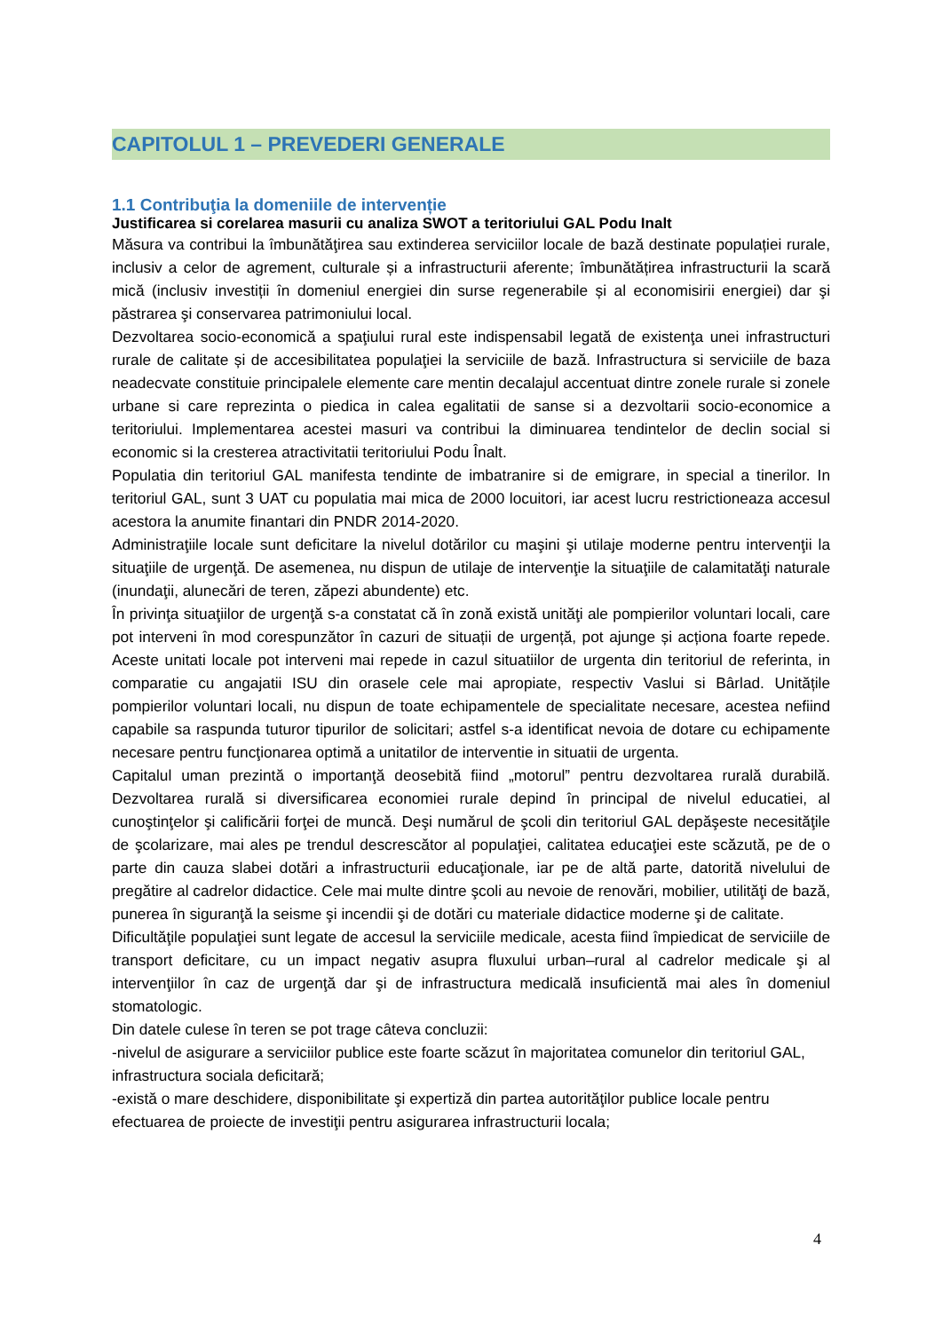CAPITOLUL 1 – PREVEDERI GENERALE
1.1 Contribuţia la domeniile de intervenție
Justificarea si corelarea masurii cu analiza SWOT a teritoriului GAL Podu Inalt
Măsura va contribui la îmbunătăţirea sau extinderea serviciilor locale de bază destinate populației rurale, inclusiv a celor de agrement, culturale și a infrastructurii aferente; îmbunătățirea infrastructurii la scară mică (inclusiv investiții în domeniul energiei din surse regenerabile și al economisirii energiei) dar şi păstrarea şi conservarea patrimoniului local.
Dezvoltarea socio-economică a spaţiului rural este indispensabil legată de existenţa unei infrastructuri rurale de calitate și de accesibilitatea populaţiei la serviciile de bază. Infrastructura si serviciile de baza neadecvate constituie principalele elemente care mentin decalajul accentuat dintre zonele rurale si zonele urbane si care reprezinta o piedica in calea egalitatii de sanse si a dezvoltarii socio-economice a teritoriului. Implementarea acestei masuri va contribui la diminuarea tendintelor de declin social si economic si la cresterea atractivitatii teritoriului Podu Înalt.
Populatia din teritoriul GAL manifesta tendinte de imbatranire si de emigrare, in special a tinerilor. In teritoriul GAL, sunt 3 UAT cu populatia mai mica de 2000 locuitori, iar acest lucru restrictioneaza accesul acestora la anumite finantari din PNDR 2014-2020.
Administraţiile locale sunt deficitare la nivelul dotărilor cu maşini şi utilaje moderne pentru intervenţii la situaţiile de urgenţă. De asemenea, nu dispun de utilaje de intervenţie la situaţiile de calamitatăţi naturale (inundaţii, alunecări de teren, zăpezi abundente) etc.
În privinţa situaţiilor de urgenţă s-a constatat că în zonă există unităţi ale pompierilor voluntari locali, care pot interveni în mod corespunzător în cazuri de situații de urgență, pot ajunge și acționa foarte repede. Aceste unitati locale pot interveni mai repede in cazul situatiilor de urgenta din teritoriul de referinta, in comparatie cu angajatii ISU din orasele cele mai apropiate, respectiv Vaslui si Bârlad. Unitățile pompierilor voluntari locali, nu dispun de toate echipamentele de specialitate necesare, acestea nefiind capabile sa raspunda tuturor tipurilor de solicitari; astfel s-a identificat nevoia de dotare cu echipamente necesare pentru funcţionarea optimă a unitatilor de interventie in situatii de urgenta.
Capitalul uman prezintă o importanţă deosebită fiind „motorul” pentru dezvoltarea rurală durabilă. Dezvoltarea rurală si diversificarea economiei rurale depind în principal de nivelul educatiei, al cunoştinţelor şi calificării forţei de muncă. Deşi numărul de şcoli din teritoriul GAL depăşeste necesităţile de şcolarizare, mai ales pe trendul descrescător al populaţiei, calitatea educaţiei este scăzută, pe de o parte din cauza slabei dotări a infrastructurii educaţionale, iar pe de altă parte, datorită nivelului de pregătire al cadrelor didactice. Cele mai multe dintre şcoli au nevoie de renovări, mobilier, utilităţi de bază, punerea în siguranţă la seisme şi incendii şi de dotări cu materiale didactice moderne şi de calitate.
Dificultăţile populaţiei sunt legate de accesul la serviciile medicale, acesta fiind împiedicat de serviciile de transport deficitare, cu un impact negativ asupra fluxului urban–rural al cadrelor medicale şi al intervenţiilor în caz de urgenţă dar şi de infrastructura medicală insuficientă mai ales în domeniul stomatologic.
Din datele culese în teren se pot trage câteva concluzii:
-nivelul de asigurare a serviciilor publice este foarte scăzut în majoritatea comunelor din teritoriul GAL, infrastructura sociala deficitară;
-există o mare deschidere, disponibilitate şi expertiză din partea autorităţilor publice locale pentru efectuarea de proiecte de investiţii pentru asigurarea infrastructurii locala;
4